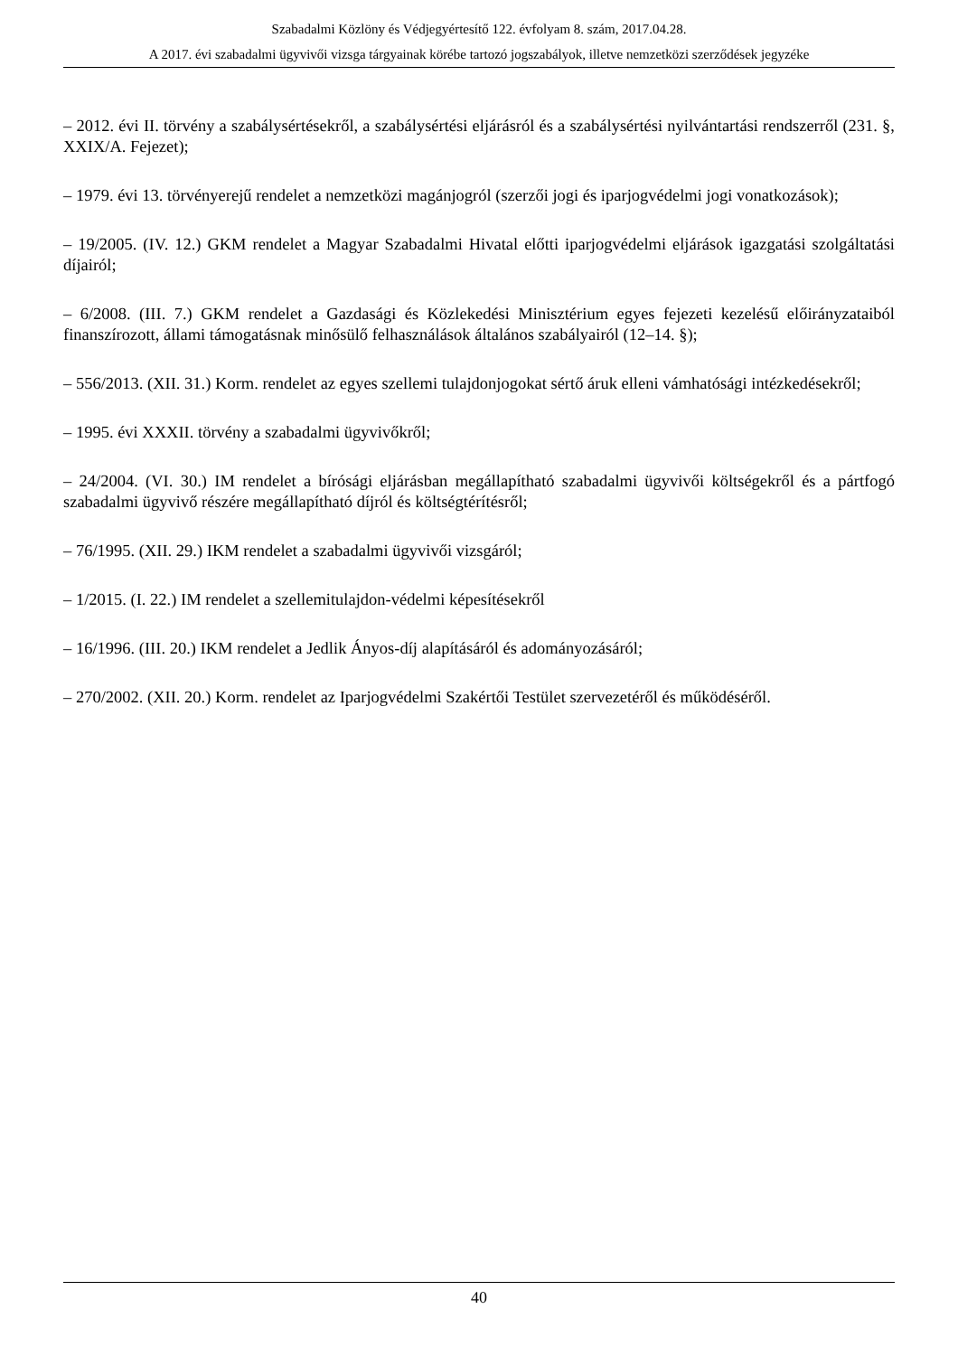Szabadalmi Közlöny és Védjegyértesítő 122. évfolyam 8. szám, 2017.04.28.
A 2017. évi szabadalmi ügyvivői vizsga tárgyainak körébe tartozó jogszabályok, illetve nemzetközi szerződések jegyzéke
– 2012. évi II. törvény a szabálysértésekről, a szabálysértési eljárásról és a szabálysértési nyilvántartási rendszerről (231. §, XXIX/A. Fejezet);
– 1979. évi 13. törvényerejű rendelet a nemzetközi magánjogról (szerzői jogi és iparjogvédelmi jogi vonatkozások);
– 19/2005. (IV. 12.) GKM rendelet a Magyar Szabadalmi Hivatal előtti iparjogvédelmi eljárások igazgatási szolgáltatási díjairól;
– 6/2008. (III. 7.) GKM rendelet a Gazdasági és Közlekedési Minisztérium egyes fejezeti kezelésű előirányzataiból finanszírozott, állami támogatásnak minősülő felhasználások általános szabályairól (12–14. §);
– 556/2013. (XII. 31.) Korm. rendelet az egyes szellemi tulajdonjogokat sértő áruk elleni vámhatósági intézkedésekről;
– 1995. évi XXXII. törvény a szabadalmi ügyvivőkről;
– 24/2004. (VI. 30.) IM rendelet a bírósági eljárásban megállapítható szabadalmi ügyvivői költségekről és a pártfogó szabadalmi ügyvivő részére megállapítható díjról és költségtérítésről;
– 76/1995. (XII. 29.) IKM rendelet a szabadalmi ügyvivői vizsgáról;
– 1/2015. (I. 22.) IM rendelet a szellemitulajdon-védelmi képesítésekről
– 16/1996. (III. 20.) IKM rendelet a Jedlik Ányos-díj alapításáról és adományozásáról;
– 270/2002. (XII. 20.) Korm. rendelet az Iparjogvédelmi Szakértői Testület szervezetéről és működéséről.
40